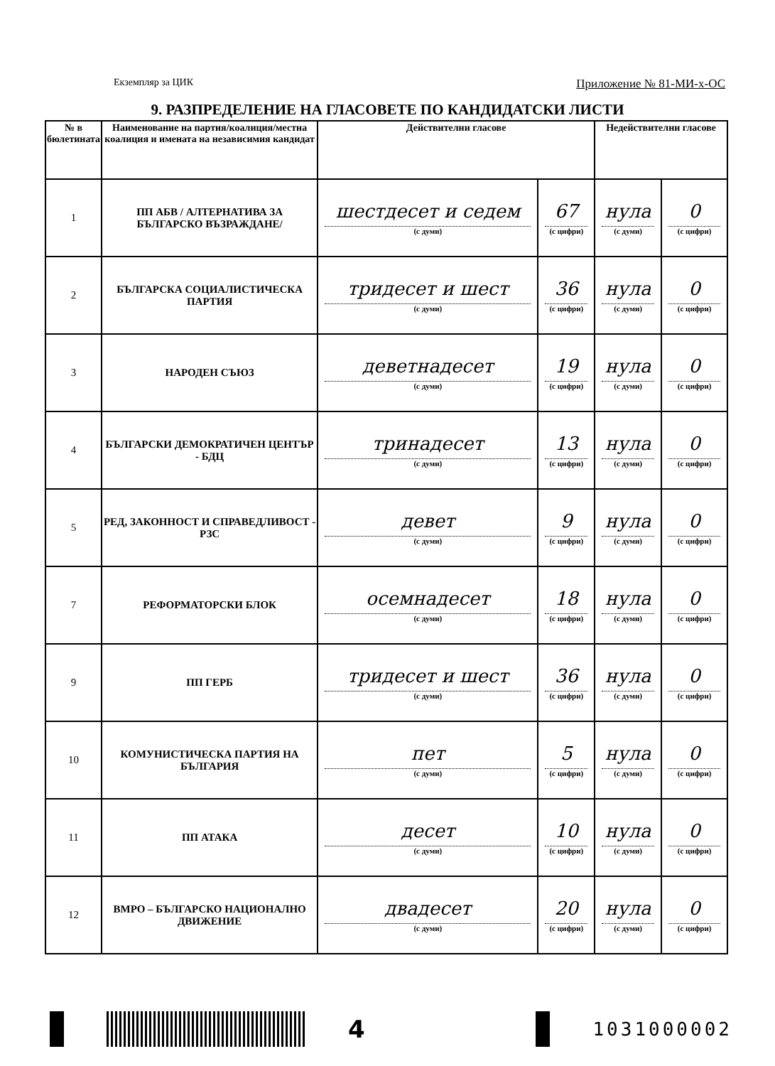Екземпляр за ЦИК Приложение № 81-МИ-х-ОС
9. РАЗПРЕДЕЛЕНИЕ НА ГЛАСОВЕТЕ ПО КАНДИДАТСКИ ЛИСТИ
| № в бюлетината | Наименование на партия/коалиция/местна коалиция и имената на независимия кандидат | Действителни гласове | | Недействителни гласове | |
| --- | --- | --- | --- | --- | --- |
| 1 | ПП АБВ / АЛТЕРНАТИВА ЗА БЪЛГАРСКО ВЪЗРАЖДАНЕ/ | шестдесет и седем (с думи) | 67 (с цифри) | нула (с думи) | 0 (с цифри) |
| 2 | БЪЛГАРСКА СОЦИАЛИСТИЧЕСКА ПАРТИЯ | тридесет и шест (с думи) | 36 (с цифри) | нула (с думи) | 0 (с цифри) |
| 3 | НАРОДЕН СЪЮЗ | деветнадесет (с думи) | 19 (с цифри) | нула (с думи) | 0 (с цифри) |
| 4 | БЪЛГАРСКИ ДЕМОКРАТИЧЕН ЦЕНТЪР - БДЦ | тринадесет (с думи) | 13 (с цифри) | нула (с думи) | 0 (с цифри) |
| 5 | РЕД, ЗАКОННОСТ И СПРАВЕДЛИВОСТ - РЗС | девет (с думи) | 9 (с цифри) | нула (с думи) | 0 (с цифри) |
| 7 | РЕФОРМАТОРСКИ БЛОК | осемнадесет (с думи) | 18 (с цифри) | нула (с думи) | 0 (с цифри) |
| 9 | ПП ГЕРБ | тридесет и шест (с думи) | 36 (с цифри) | нула (с думи) | 0 (с цифри) |
| 10 | КОМУНИСТИЧЕСКА ПАРТИЯ НА БЪЛГАРИЯ | пет (с думи) | 5 (с цифри) | нула (с думи) | 0 (с цифри) |
| 11 | ПП АТАКА | десет (с думи) | 10 (с цифри) | нула (с думи) | 0 (с цифри) |
| 12 | ВМРО – БЪЛГАРСКО НАЦИОНАЛНО ДВИЖЕНИЕ | двадесет (с думи) | 20 (с цифри) | нула (с думи) | 0 (с цифри) |
4
1031000002